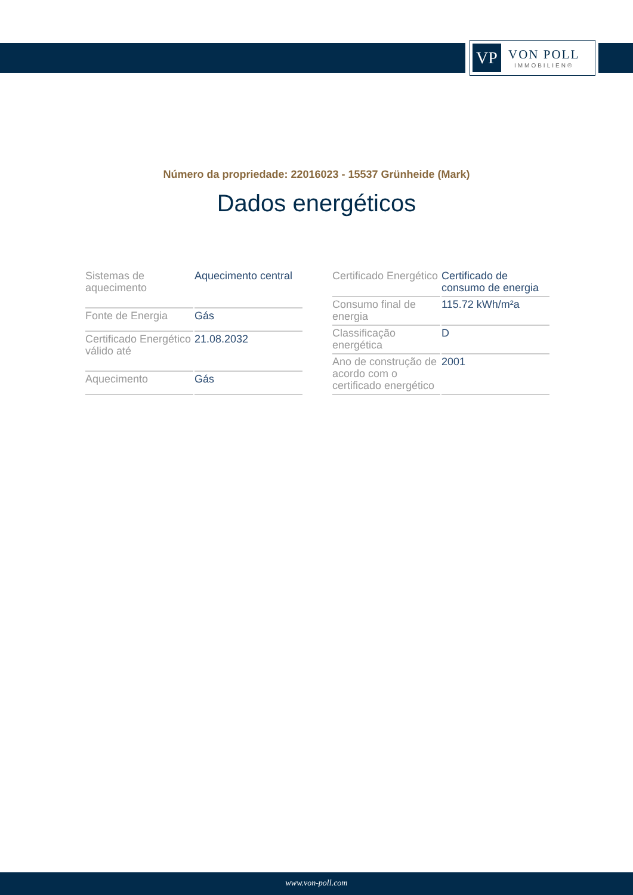VP
VON POLL
IMMOBILIEN®
Número da propriedade: 22016023 - 15537 Grünheide (Mark)
Dados energéticos
| Sistemas de aquecimento | Aquecimento central |
| Fonte de Energia | Gás |
| Certificado Energético válido até | 21.08.2032 |
| Aquecimento | Gás |
| Certificado Energético | Certificado de consumo de energia |
| Consumo final de energia | 115.72 kWh/m²a |
| Classificação energética | D |
| Ano de construção de acordo com o certificado energético | 2001 |
www.von-poll.com